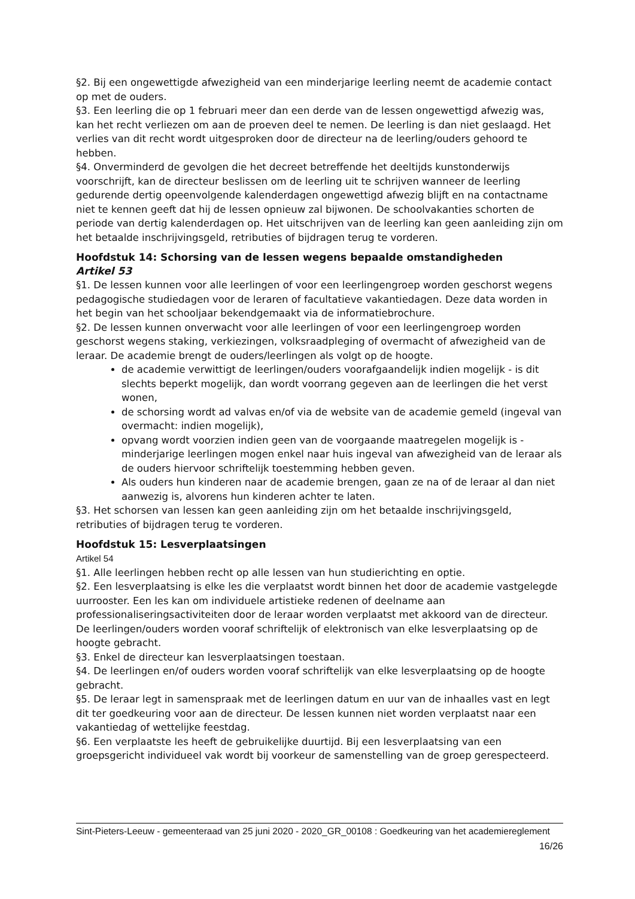§2. Bij een ongewettigde afwezigheid van een minderjarige leerling neemt de academie contact op met de ouders.
§3. Een leerling die op 1 februari meer dan een derde van de lessen ongewettigd afwezig was, kan het recht verliezen om aan de proeven deel te nemen. De leerling is dan niet geslaagd. Het verlies van dit recht wordt uitgesproken door de directeur na de leerling/ouders gehoord te hebben.
§4. Onverminderd de gevolgen die het decreet betreffende het deeltijds kunstonderwijs voorschrijft, kan de directeur beslissen om de leerling uit te schrijven wanneer de leerling gedurende dertig opeenvolgende kalenderdagen ongewettigd afwezig blijft en na contactname niet te kennen geeft dat hij de lessen opnieuw zal bijwonen. De schoolvakanties schorten de periode van dertig kalenderdagen op. Het uitschrijven van de leerling kan geen aanleiding zijn om het betaalde inschrijvingsgeld, retributies of bijdragen terug te vorderen.
Hoofdstuk 14: Schorsing van de lessen wegens bepaalde omstandigheden
Artikel 53
§1. De lessen kunnen voor alle leerlingen of voor een leerlingengroep worden geschorst wegens pedagogische studiedagen voor de leraren of facultatieve vakantiedagen. Deze data worden in het begin van het schooljaar bekendgemaakt via de informatiebrochure.
§2. De lessen kunnen onverwacht voor alle leerlingen of voor een leerlingengroep worden geschorst wegens staking, verkiezingen, volksraadpleging of overmacht of afwezigheid van de leraar. De academie brengt de ouders/leerlingen als volgt op de hoogte.
de academie verwittigt de leerlingen/ouders voorafgaandelijk indien mogelijk - is dit slechts beperkt mogelijk, dan wordt voorrang gegeven aan de leerlingen die het verst wonen,
de schorsing wordt ad valvas en/of via de website van de academie gemeld (ingeval van overmacht: indien mogelijk),
opvang wordt voorzien indien geen van de voorgaande maatregelen mogelijk is - minderjarige leerlingen mogen enkel naar huis ingeval van afwezigheid van de leraar als de ouders hiervoor schriftelijk toestemming hebben geven.
Als ouders hun kinderen naar de academie brengen, gaan ze na of de leraar al dan niet aanwezig is, alvorens hun kinderen achter te laten.
§3. Het schorsen van lessen kan geen aanleiding zijn om het betaalde inschrijvingsgeld, retributies of bijdragen terug te vorderen.
Hoofdstuk 15: Lesverplaatsingen
Artikel 54
§1. Alle leerlingen hebben recht op alle lessen van hun studierichting en optie.
§2. Een lesverplaatsing is elke les die verplaatst wordt binnen het door de academie vastgelegde uurrooster. Een les kan om individuele artistieke redenen of deelname aan professionaliseringsactiviteiten door de leraar worden verplaatst met akkoord van de directeur.
De leerlingen/ouders worden vooraf schriftelijk of elektronisch van elke lesverplaatsing op de hoogte gebracht.
§3. Enkel de directeur kan lesverplaatsingen toestaan.
§4. De leerlingen en/of ouders worden vooraf schriftelijk van elke lesverplaatsing op de hoogte gebracht.
§5. De leraar legt in samenspraak met de leerlingen datum en uur van de inhaalles vast en legt dit ter goedkeuring voor aan de directeur. De lessen kunnen niet worden verplaatst naar een vakantiedag of wettelijke feestdag.
§6. Een verplaatste les heeft de gebruikelijke duurtijd. Bij een lesverplaatsing van een groepsgericht individueel vak wordt bij voorkeur de samenstelling van de groep gerespecteerd.
Sint-Pieters-Leeuw - gemeenteraad van 25 juni 2020 - 2020_GR_00108 : Goedkeuring van het academiereglement
16/26